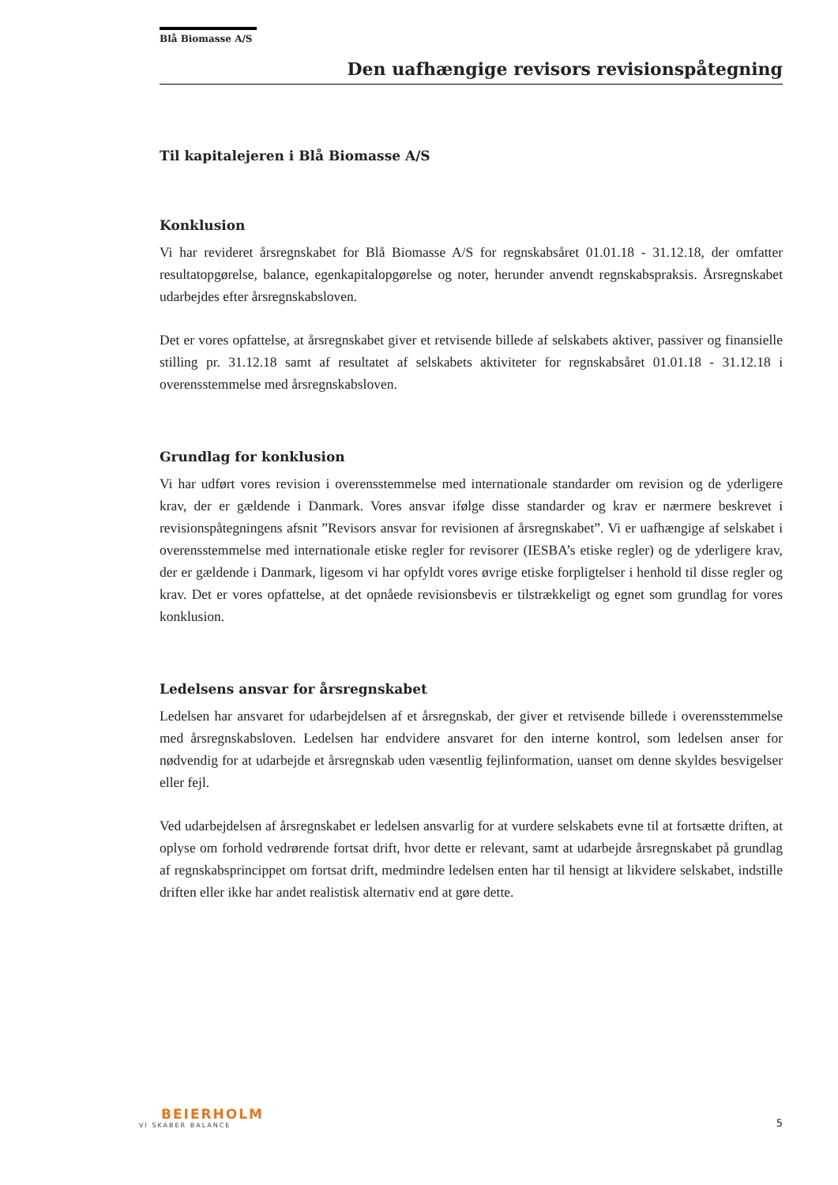Blå Biomasse A/S
Den uafhængige revisors revisionspåtegning
Til kapitalejeren i Blå Biomasse A/S
Konklusion
Vi har revideret årsregnskabet for Blå Biomasse A/S for regnskabsåret 01.01.18 - 31.12.18, der omfatter resultatopgørelse, balance, egenkapitalopgørelse og noter, herunder anvendt regnskabspraksis. Årsregnskabet udarbejdes efter årsregnskabsloven.
Det er vores opfattelse, at årsregnskabet giver et retvisende billede af selskabets aktiver, passiver og finansielle stilling pr. 31.12.18 samt af resultatet af selskabets aktiviteter for regnskabsåret 01.01.18 - 31.12.18 i overensstemmelse med årsregnskabsloven.
Grundlag for konklusion
Vi har udført vores revision i overensstemmelse med internationale standarder om revision og de yderligere krav, der er gældende i Danmark. Vores ansvar ifølge disse standarder og krav er nærmere beskrevet i revisionspåtegningens afsnit ”Revisors ansvar for revisionen af årsregnskabet”. Vi er uafhængige af selskabet i overensstemmelse med internationale etiske regler for revisorer (IESBA’s etiske regler) og de yderligere krav, der er gældende i Danmark, ligesom vi har opfyldt vores øvrige etiske forpligtelser i henhold til disse regler og krav. Det er vores opfattelse, at det opnåede revisionsbevis er tilstrækkeligt og egnet som grundlag for vores konklusion.
Ledelsens ansvar for årsregnskabet
Ledelsen har ansvaret for udarbejdelsen af et årsregnskab, der giver et retvisende billede i overensstemmelse med årsregnskabsloven. Ledelsen har endvidere ansvaret for den interne kontrol, som ledelsen anser for nødvendig for at udarbejde et årsregnskab uden væsentlig fejlinformation, uanset om denne skyldes besvigelser eller fejl.
Ved udarbejdelsen af årsregnskabet er ledelsen ansvarlig for at vurdere selskabets evne til at fortsætte driften, at oplyse om forhold vedrørende fortsat drift, hvor dette er relevant, samt at udarbejde årsregnskabet på grundlag af regnskabsprincippet om fortsat drift, medmindre ledelsen enten har til hensigt at likvidere selskabet, indstille driften eller ikke har andet realistisk alternativ end at gøre dette.
BEIERHOLM
VI SKABER BALANCE
5